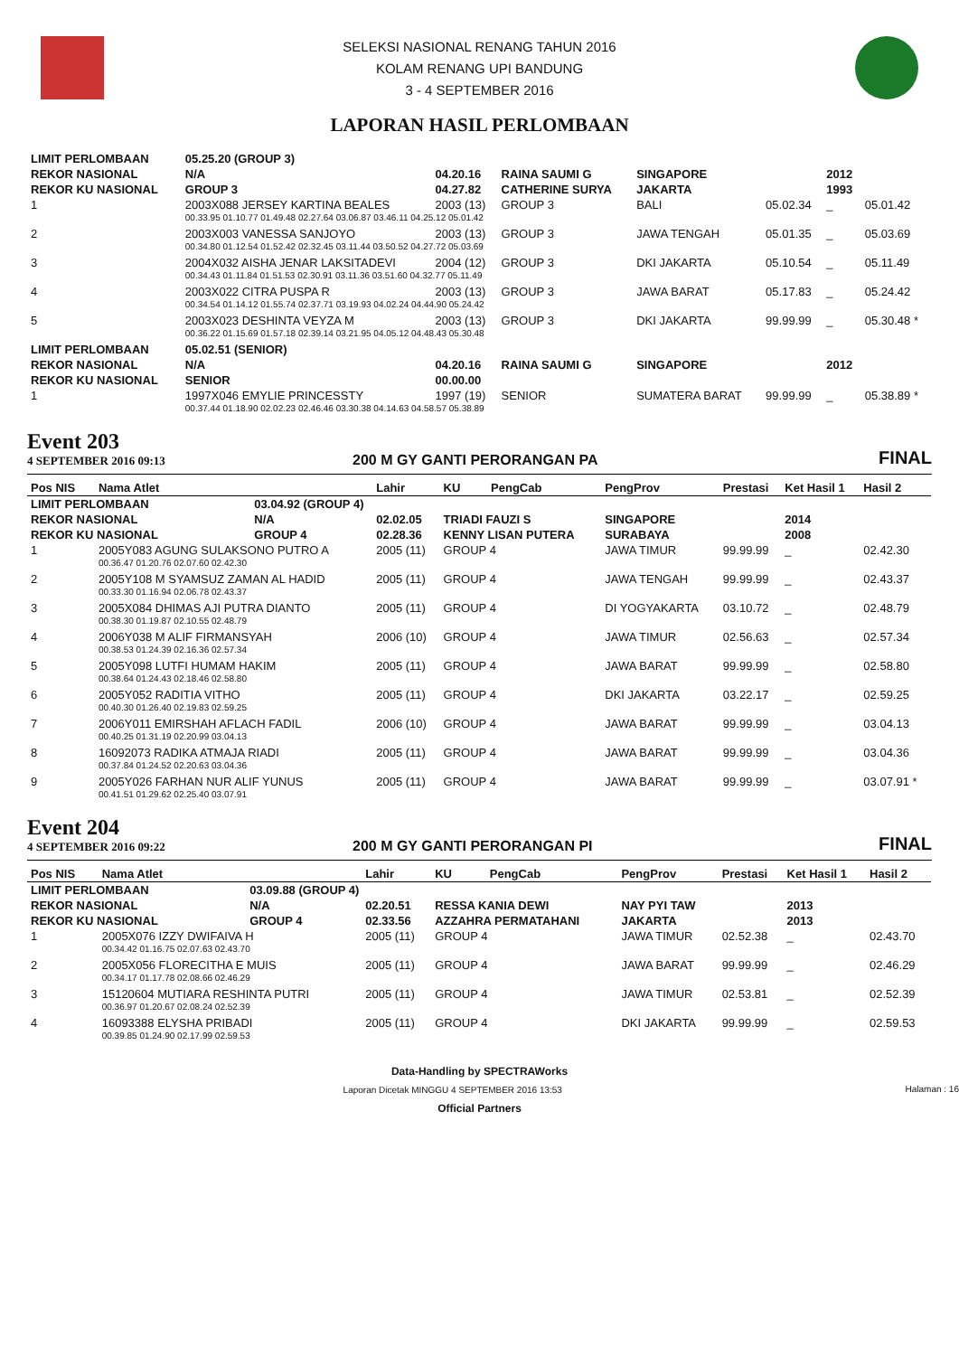SELEKSI NASIONAL RENANG TAHUN 2016
KOLAM RENANG UPI BANDUNG
3 - 4 SEPTEMBER 2016
LAPORAN HASIL PERLOMBAAN
| LIMIT PERLOMBAAN | | 05.25.20 (GROUP 3) | | | | | | |
| REKOR NASIONAL | | N/A | 04.20.16 | RAINA SAUMI G | SINGAPORE | | 2012 | |
| REKOR KU NASIONAL | | GROUP 3 | 04.27.82 | CATHERINE SURYA | JAKARTA | | 1993 | |
| 1 | 2003X088 JERSEY KARTINA BEALES | | 2003 (13) | GROUP 3 | BALI | 05.02.34 | _ | 05.01.42 |
| | 00.33.95 01.10.77 01.49.48 02.27.64 03.06.87 03.46.11 04.25.12 05.01.42 | | | | | | | |
| 2 | 2003X003 VANESSA SANJOYO | | 2003 (13) | GROUP 3 | JAWA TENGAH | 05.01.35 | _ | 05.03.69 |
| | 00.34.80 01.12.54 01.52.42 02.32.45 03.11.44 03.50.52 04.27.72 05.03.69 | | | | | | | |
| 3 | 2004X032 AISHA JENAR LAKSITADEVI | | 2004 (12) | GROUP 3 | DKI JAKARTA | 05.10.54 | _ | 05.11.49 |
| | 00.34.43 01.11.84 01.51.53 02.30.91 03.11.36 03.51.60 04.32.77 05.11.49 | | | | | | | |
| 4 | 2003X022 CITRA PUSPA R | | 2003 (13) | GROUP 3 | JAWA BARAT | 05.17.83 | _ | 05.24.42 |
| | 00.34.54 01.14.12 01.55.74 02.37.71 03.19.93 04.02.24 04.44.90 05.24.42 | | | | | | | |
| 5 | 2003X023 DESHINTA VEYZA M | | 2003 (13) | GROUP 3 | DKI JAKARTA | 99.99.99 | _ | 05.30.48 * |
| | 00.36.22 01.15.69 01.57.18 02.39.14 03.21.95 04.05.12 04.48.43 05.30.48 | | | | | | | |
| LIMIT PERLOMBAAN | | 05.02.51 (SENIOR) | | | | | | |
| REKOR NASIONAL | | N/A | 04.20.16 | RAINA SAUMI G | SINGAPORE | | 2012 | |
| REKOR KU NASIONAL | | SENIOR | 00.00.00 | | | | | |
| 1 | 1997X046 EMYLIE PRINCESSTY | | 1997 (19) | SENIOR | SUMATERA BARAT | 99.99.99 | _ | 05.38.89 * |
| | 00.37.44 01.18.90 02.02.23 02.46.46 03.30.38 04.14.63 04.58.57 05.38.89 | | | | | | | |
Event 203
4 SEPTEMBER 2016 09:13
200 M GY GANTI PERORANGAN PA
FINAL
| Pos NIS | Nama Atlet | | Lahir | KU | PengCab | PengProv | Prestasi | Ket Hasil 1 | Hasil 2 |
| --- | --- | --- | --- | --- | --- | --- | --- | --- | --- |
| LIMIT PERLOMBAAN | | 03.04.92 (GROUP 4) | | | | | | | |
| REKOR NASIONAL | | N/A | 02.02.05 | TRIADI FAUZI S | | SINGAPORE | | 2014 | |
| REKOR KU NASIONAL | | GROUP 4 | 02.28.36 | KENNY LISAN PUTERA | | SURABAYA | | 2008 | |
| 1 | 2005Y083 AGUNG SULAKSONO PUTRO A | | 2005 (11) | GROUP 4 | | JAWA TIMUR | 99.99.99 | _ | 02.42.30 |
| | 00.36.47 01.20.76 02.07.60 02.42.30 | | | | | | | | |
| 2 | 2005Y108 M SYAMSUZ ZAMAN AL HADID | | 2005 (11) | GROUP 4 | | JAWA TENGAH | 99.99.99 | _ | 02.43.37 |
| | 00.33.30 01.16.94 02.06.78 02.43.37 | | | | | | | | |
| 3 | 2005X084 DHIMAS AJI PUTRA DIANTO | | 2005 (11) | GROUP 4 | | DI YOGYAKARTA | 03.10.72 | _ | 02.48.79 |
| | 00.38.30 01.19.87 02.10.55 02.48.79 | | | | | | | | |
| 4 | 2006Y038 M ALIF FIRMANSYAH | | 2006 (10) | GROUP 4 | | JAWA TIMUR | 02.56.63 | _ | 02.57.34 |
| | 00.38.53 01.24.39 02.16.36 02.57.34 | | | | | | | | |
| 5 | 2005Y098 LUTFI HUMAM HAKIM | | 2005 (11) | GROUP 4 | | JAWA BARAT | 99.99.99 | _ | 02.58.80 |
| | 00.38.64 01.24.43 02.18.46 02.58.80 | | | | | | | | |
| 6 | 2005Y052 RADITIA VITHO | | 2005 (11) | GROUP 4 | | DKI JAKARTA | 03.22.17 | _ | 02.59.25 |
| | 00.40.30 01.26.40 02.19.83 02.59.25 | | | | | | | | |
| 7 | 2006Y011 EMIRSHAH AFLACH FADIL | | 2006 (10) | GROUP 4 | | JAWA BARAT | 99.99.99 | _ | 03.04.13 |
| | 00.40.25 01.31.19 02.20.99 03.04.13 | | | | | | | | |
| 8 | 16092073 RADIKA ATMAJA RIADI | | 2005 (11) | GROUP 4 | | JAWA BARAT | 99.99.99 | _ | 03.04.36 |
| | 00.37.84 01.24.52 02.20.63 03.04.36 | | | | | | | | |
| 9 | 2005Y026 FARHAN NUR ALIF YUNUS | | 2005 (11) | GROUP 4 | | JAWA BARAT | 99.99.99 | _ | 03.07.91 * |
| | 00.41.51 01.29.62 02.25.40 03.07.91 | | | | | | | | |
Event 204
4 SEPTEMBER 2016 09:22
200 M GY GANTI PERORANGAN PI
FINAL
| Pos NIS | Nama Atlet | | Lahir | KU | PengCab | PengProv | Prestasi | Ket Hasil 1 | Hasil 2 |
| --- | --- | --- | --- | --- | --- | --- | --- | --- | --- |
| LIMIT PERLOMBAAN | | 03.09.88 (GROUP 4) | | | | | | | |
| REKOR NASIONAL | | N/A | 02.20.51 | RESSA KANIA DEWI | | NAY PYI TAW | | 2013 | |
| REKOR KU NASIONAL | | GROUP 4 | 02.33.56 | AZZAHRA PERMATAHANI | | JAKARTA | | 2013 | |
| 1 | 2005X076 IZZY DWIFAIVA H | | 2005 (11) | GROUP 4 | | JAWA TIMUR | 02.52.38 | _ | 02.43.70 |
| | 00.34.42 01.16.75 02.07.63 02.43.70 | | | | | | | | |
| 2 | 2005X056 FLORECITHA E MUIS | | 2005 (11) | GROUP 4 | | JAWA BARAT | 99.99.99 | _ | 02.46.29 |
| | 00.34.17 01.17.78 02.08.66 02.46.29 | | | | | | | | |
| 3 | 15120604 MUTIARA RESHINTA PUTRI | | 2005 (11) | GROUP 4 | | JAWA TIMUR | 02.53.81 | _ | 02.52.39 |
| | 00.36.97 01.20.67 02.08.24 02.52.39 | | | | | | | | |
| 4 | 16093388 ELYSHA PRIBADI | | 2005 (11) | GROUP 4 | | DKI JAKARTA | 99.99.99 | _ | 02.59.53 |
| | 00.39.85 01.24.90 02.17.99 02.59.53 | | | | | | | | |
Data-Handling by SPECTRAWorks
Laporan Dicetak MINGGU 4 SEPTEMBER 2016 13:53 Halaman : 16
Official Partners